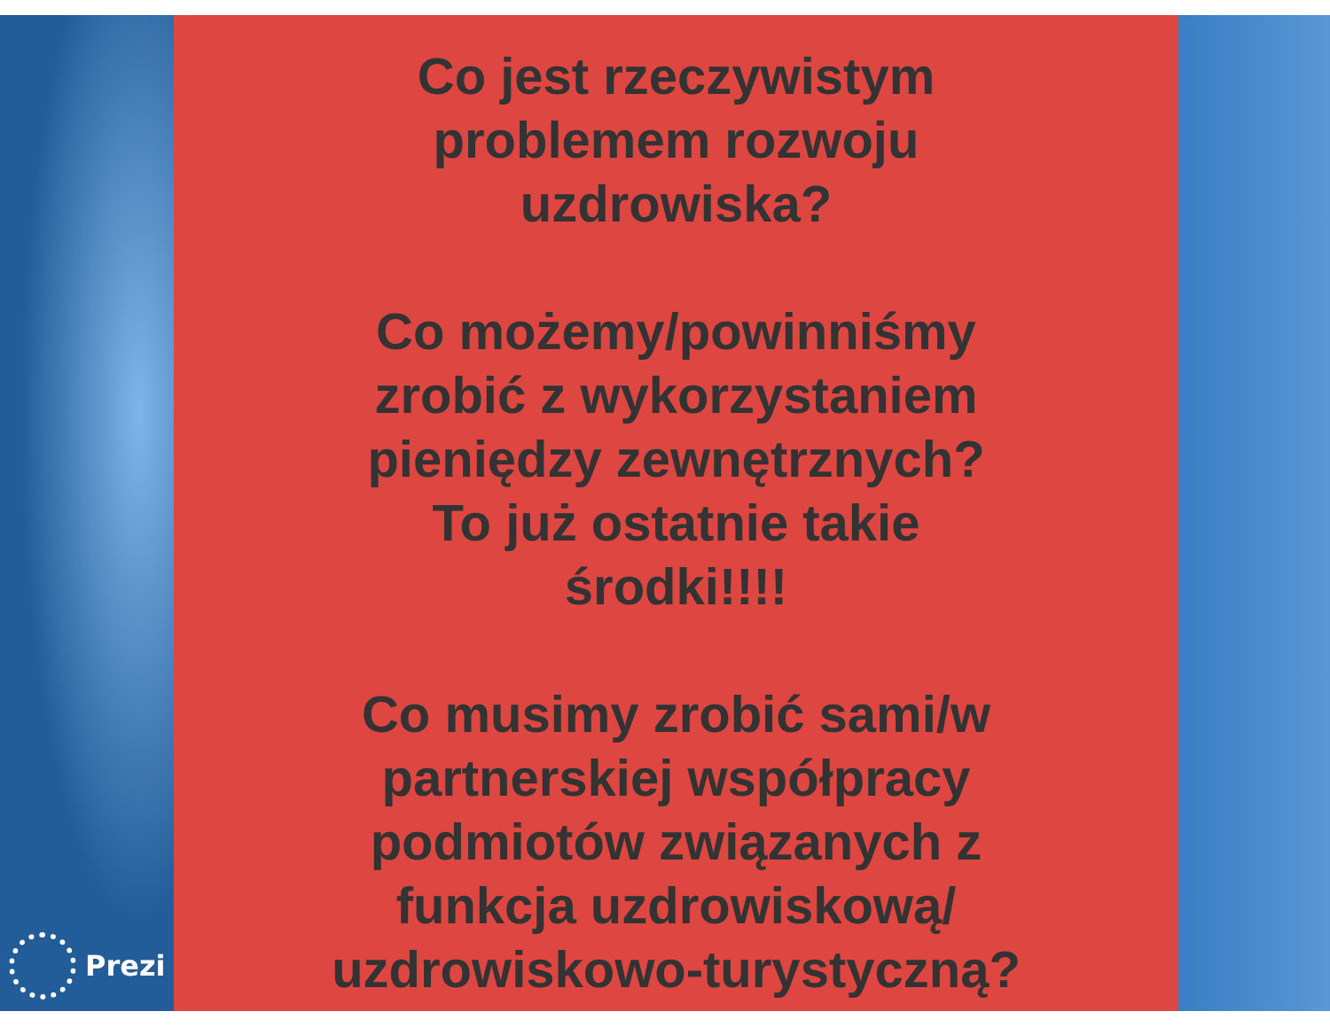Co jest rzeczywistym
problemem rozwoju
uzdrowiska?
Co możemy/powinniśmy
zrobić z wykorzystaniem
pieniędzy zewnętrznych?
To już ostatnie takie
środki!!!!
Co musimy zrobić sami/w
partnerskiej współpracy
podmiotów związanych z
funkcja uzdrowiskową/
uzdrowiskowo-turystyczną?
Prezi